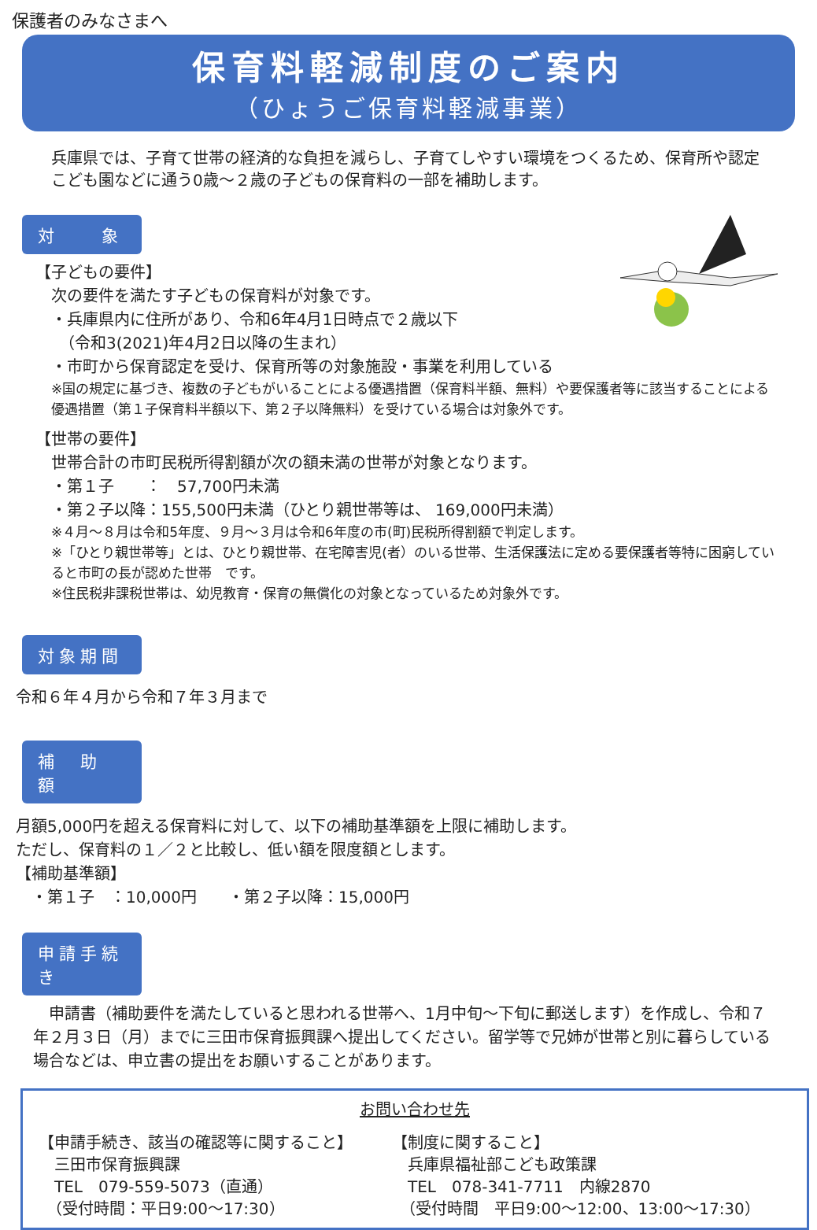保護者のみなさまへ
保育料軽減制度のご案内
（ひょうご保育料軽減事業）
兵庫県では、子育て世帯の経済的な負担を減らし、子育てしやすい環境をつくるため、保育所や認定こども園などに通う0歳～２歳の子どもの保育料の一部を補助します。
対　　象
【子どもの要件】
次の要件を満たす子どもの保育料が対象です。
・兵庫県内に住所があり、令和6年4月1日時点で２歳以下
　（令和3(2021)年4月2日以降の生まれ）
・市町から保育認定を受け、保育所等の対象施設・事業を利用している
※国の規定に基づき、複数の子どもがいることによる優遇措置（保育料半額、無料）や要保護者等に該当することによる優遇措置（第１子保育料半額以下、第２子以降無料）を受けている場合は対象外です。
【世帯の要件】
世帯合計の市町民税所得割額が次の額未満の世帯が対象となります。
・第１子　　：　57,700円未満
・第２子以降：155,500円未満（ひとり親世帯等は、 169,000円未満）
※４月～８月は令和5年度、９月～３月は令和6年度の市(町)民税所得割額で判定します。
※「ひとり親世帯等」とは、ひとり親世帯、在宅障害児(者）のいる世帯、生活保護法に定める要保護者等特に困窮していると市町の長が認めた世帯　です。
※住民税非課税世帯は、幼児教育・保育の無償化の対象となっているため対象外です。
対象期間
令和６年４月から令和７年３月まで
補　助　額
月額5,000円を超える保育料に対して、以下の補助基準額を上限に補助します。
ただし、保育料の１／２と比較し、低い額を限度額とします。
【補助基準額】
　・第１子　：10,000円　　・第２子以降：15,000円
申請手続き
　申請書（補助要件を満たしていると思われる世帯へ、1月中旬～下旬に郵送します）を作成し、令和７年２月３日（月）までに三田市保育振興課へ提出してください。留学等で兄姉が世帯と別に暮らしている場合などは、申立書の提出をお願いすることがあります。
お問い合わせ先
【申請手続き、該当の確認等に関すること】
　三田市保育振興課
　TEL　079-559-5073（直通）
　（受付時間：平日9:00～17:30）
【制度に関すること】
　兵庫県福祉部こども政策課
　TEL　078-341-7711　内線2870
　（受付時間　平日9:00～12:00、13:00～17:30）